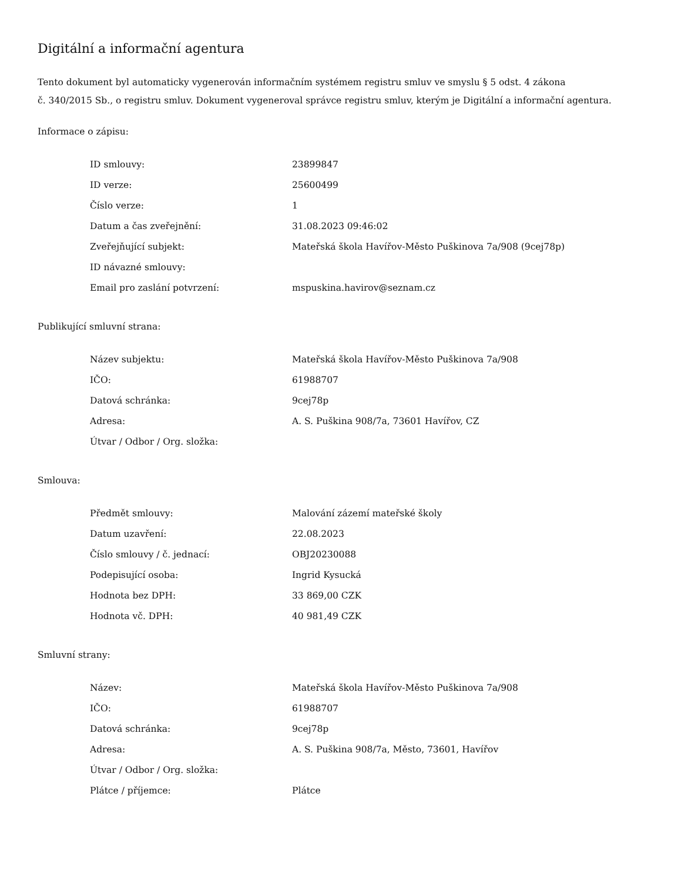Digitální a informační agentura
Tento dokument byl automaticky vygenerován informačním systémem registru smluv ve smyslu § 5 odst. 4 zákona
č. 340/2015 Sb., o registru smluv. Dokument vygeneroval správce registru smluv, kterým je Digitální a informační agentura.
Informace o zápisu:
| ID smlouvy: | 23899847 |
| ID verze: | 25600499 |
| Číslo verze: | 1 |
| Datum a čas zveřejnění: | 31.08.2023 09:46:02 |
| Zveřejňující subjekt: | Mateřská škola Havířov-Město Puškinova 7a/908 (9cej78p) |
| ID návazné smlouvy: | |
| Email pro zaslání potvrzení: | mspuskina.havirov@seznam.cz |
Publikující smluvní strana:
| Název subjektu: | Mateřská škola Havířov-Město Puškinova 7a/908 |
| IČO: | 61988707 |
| Datová schránka: | 9cej78p |
| Adresa: | A. S. Puškina 908/7a, 73601 Havířov, CZ |
| Útvar / Odbor / Org. složka: | |
Smlouva:
| Předmět smlouvy: | Malování zázemí mateřské školy |
| Datum uzavření: | 22.08.2023 |
| Číslo smlouvy / č. jednací: | OBJ20230088 |
| Podepisující osoba: | Ingrid Kysucká |
| Hodnota bez DPH: | 33 869,00 CZK |
| Hodnota vč. DPH: | 40 981,49 CZK |
Smluvní strany:
| Název: | Mateřská škola Havířov-Město Puškinova 7a/908 |
| IČO: | 61988707 |
| Datová schránka: | 9cej78p |
| Adresa: | A. S. Puškina 908/7a, Město, 73601, Havířov |
| Útvar / Odbor / Org. složka: | |
| Plátce / příjemce: | Plátce |